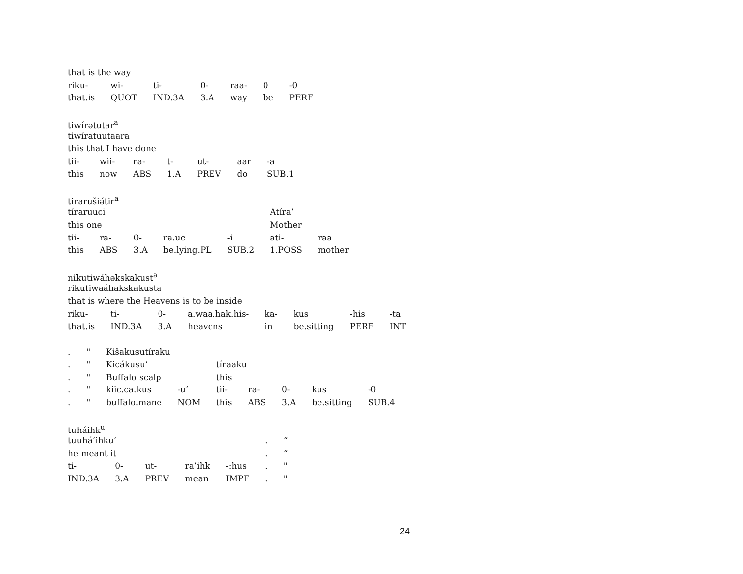| that is the way | | | | | | |
| riku- | wi- | ti- | 0- | raa- | 0 | -0 |
| that.is | QUOT | IND.3A | 3.A | way | be | PERF |
| tiwírətutar<sup>a</sup> | | | | | | |
| tiwíratuutaara | | | | | | |
| this that I have done | | | | | | |
| tii- | wii- | ra- | t- | ut- | aar | -a |
| this | now | ABS | 1.A | PREV | do | SUB.1 |
| tiraruši ə́ tir<sup>a</sup> | | | | | | |
| tíraruuci | | | | | Atíra’ | |
| this one | | | | | Mother | |
| tii- | ra- | 0- | ra.uc | -i | ati- | raa |
| this | ABS | 3.A | be.lying.PL | SUB.2 | 1.POSS | mother |
| nikutiwáhəkskakust<sup>a</sup> | | | | | | | |
| rikutiwaáhakskakusta | | | | | | | |
| that is where the Heavens is to be inside | | | | | | | |
| riku- | ti- | 0- | a.waa.hak.his- | ka- | kus | -his | -ta |
| that.is | IND.3A | 3.A | heavens | in | be.sitting | PERF | INT |
| . | " | Kišakusutíraku | | | | | | |
| . | " | Kicákusu’ | | tíraaku | | | | |
| . | " | Buffalo scalp | | this | | | | |
| . | " | kiic.ca.kus | -u’ | tii- | ra- | 0- | kus | -0 |
| . | " | buffalo.mane | NOM | this | ABS | 3.A | be.sitting | SUB.4 |
| tuháihk<sup>u</sup> | | | | | | |
| tuuhá’ihku’ | | | | | . | “ |
| he meant it | | | | | . | “ |
| ti- | 0- | ut- | ra’ihk | -:hus | . | " |
| IND.3A | 3.A | PREV | mean | IMPF | . | " |
24